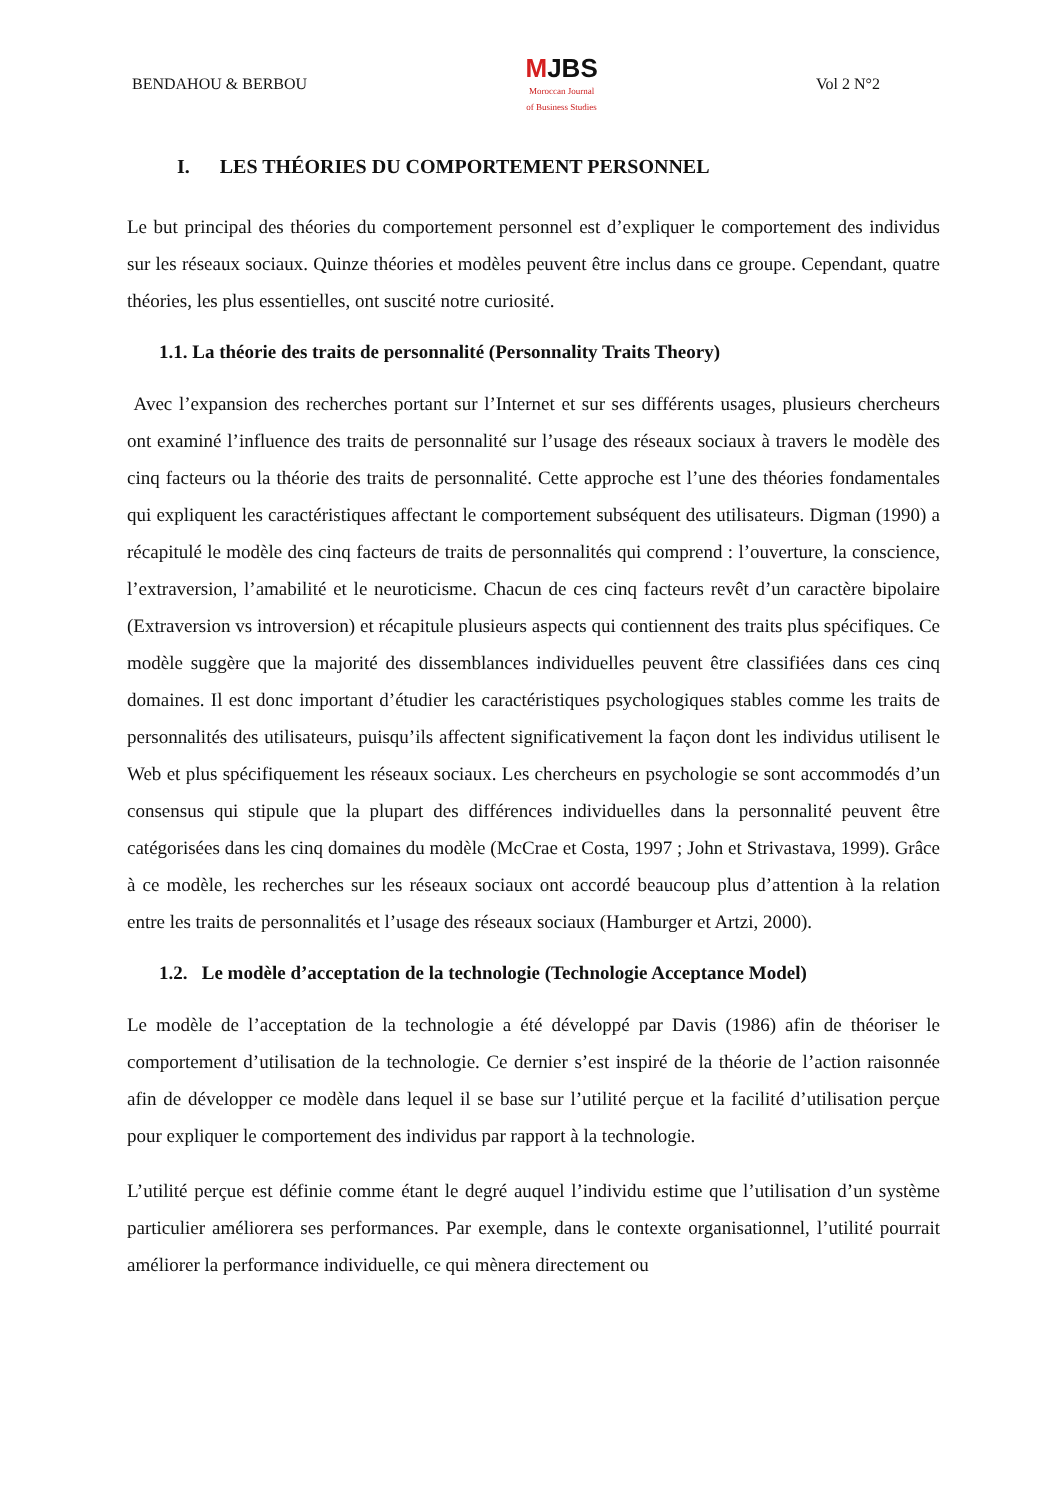BENDAHOU & BERBOU MJBS
Moroccan Journal
of Business Studies Vol 2 N°2
I. LES THÉORIES DU COMPORTEMENT PERSONNEL
Le but principal des théories du comportement personnel est d’expliquer le comportement des individus sur les réseaux sociaux. Quinze théories et modèles peuvent être inclus dans ce groupe. Cependant, quatre théories, les plus essentielles, ont suscité notre curiosité.
1.1. La théorie des traits de personnalité (Personnality Traits Theory)
Avec l’expansion des recherches portant sur l’Internet et sur ses différents usages, plusieurs chercheurs ont examiné l’influence des traits de personnalité sur l’usage des réseaux sociaux à travers le modèle des cinq facteurs ou la théorie des traits de personnalité. Cette approche est l’une des théories fondamentales qui expliquent les caractéristiques affectant le comportement subséquent des utilisateurs. Digman (1990) a récapitulé le modèle des cinq facteurs de traits de personnalités qui comprend : l’ouverture, la conscience, l’extraversion, l’amabilité et le neuroticisme. Chacun de ces cinq facteurs revêt d’un caractère bipolaire (Extraversion vs introversion) et récapitule plusieurs aspects qui contiennent des traits plus spécifiques. Ce modèle suggère que la majorité des dissemblances individuelles peuvent être classifiées dans ces cinq domaines. Il est donc important d’étudier les caractéristiques psychologiques stables comme les traits de personnalités des utilisateurs, puisqu’ils affectent significativement la façon dont les individus utilisent le Web et plus spécifiquement les réseaux sociaux. Les chercheurs en psychologie se sont accommodés d’un consensus qui stipule que la plupart des différences individuelles dans la personnalité peuvent être catégorisées dans les cinq domaines du modèle (McCrae et Costa, 1997 ; John et Strivastava, 1999). Grâce à ce modèle, les recherches sur les réseaux sociaux ont accordé beaucoup plus d’attention à la relation entre les traits de personnalités et l’usage des réseaux sociaux (Hamburger et Artzi, 2000).
1.2. Le modèle d’acceptation de la technologie (Technologie Acceptance Model)
Le modèle de l’acceptation de la technologie a été développé par Davis (1986) afin de théoriser le comportement d’utilisation de la technologie. Ce dernier s’est inspiré de la théorie de l’action raisonnée afin de développer ce modèle dans lequel il se base sur l’utilité perçue et la facilité d’utilisation perçue pour expliquer le comportement des individus par rapport à la technologie.
L’utilité perçue est définie comme étant le degré auquel l’individu estime que l’utilisation d’un système particulier améliorera ses performances. Par exemple, dans le contexte organisationnel, l’utilité pourrait améliorer la performance individuelle, ce qui mènera directement ou